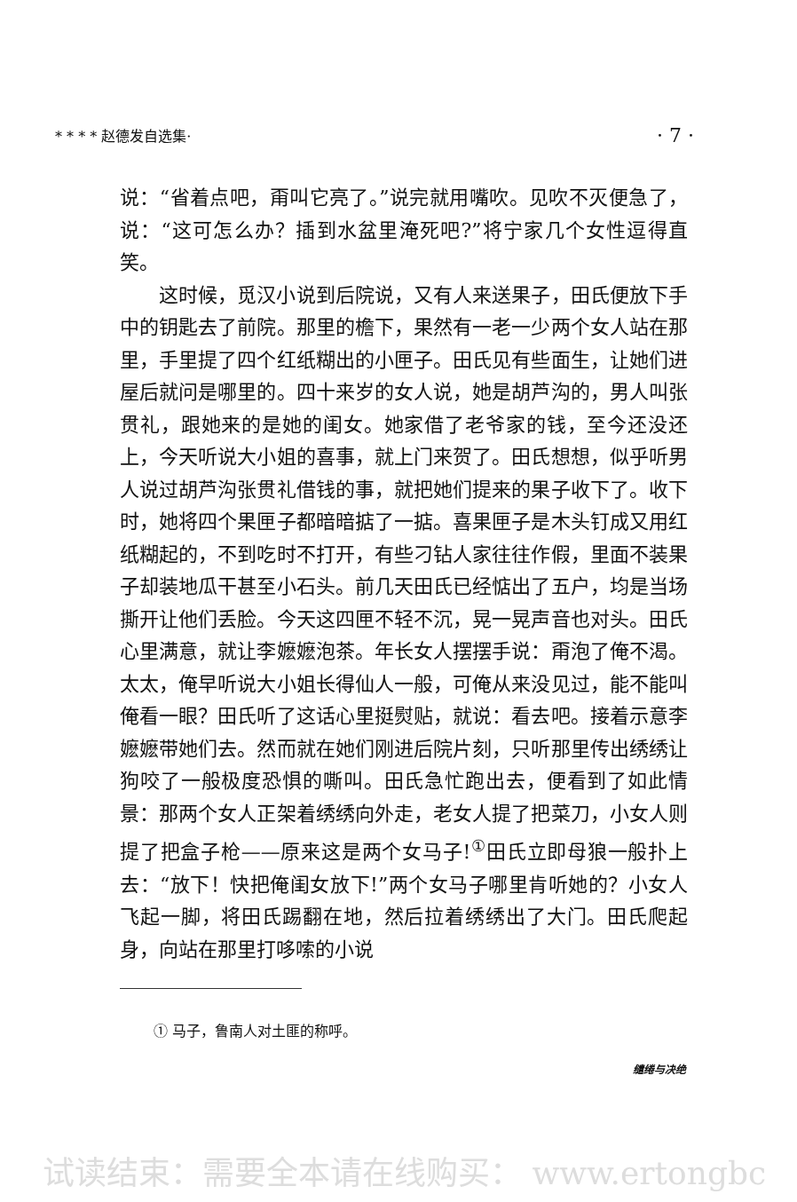* * * * 赵德发自选集· · 7 ·
说：“省着点吧，甭叫它亮了。”说完就用嘴吹。见吹不灭便急了，说：“这可怎么办？插到水盆里淹死吧?”将宁家几个女性逗得直笑。
这时候，觅汉小说到后院说，又有人来送果子，田氏便放下手中的钥匙去了前院。那里的檐下，果然有一老一少两个女人站在那里，手里提了四个红纸糊出的小匣子。田氏见有些面生，让她们进屋后就问是哪里的。四十来岁的女人说，她是胡芦沟的，男人叫张贯礼，跟她来的是她的闺女。她家借了老爷家的钱，至今还没还上，今天听说大小姐的喜事，就上门来贺了。田氏想想，似乎听男人说过胡芦沟张贯礼借钱的事，就把她们提来的果子收下了。收下时，她将四个果匣子都暗暗掂了一掂。喜果匣子是木头钉成又用红纸糊起的，不到吃时不打开，有些刁钻人家往往作假，里面不装果子却装地瓜干甚至小石头。前几天田氏已经惦出了五户，均是当场撕开让他们丢脸。今天这四匣不轻不沉，晃一晃声音也对头。田氏心里满意，就让李嬷嬷泡茶。年长女人摆摆手说：甭泡了俺不渴。太太，俺早听说大小姐长得仙人一般，可俺从来没见过，能不能叫俺看一眼？田氏听了这话心里挺熨贴，就说：看去吧。接着示意李嬷嬷带她们去。然而就在她们刚进后院片刻，只听那里传出绣绣让狗咬了一般极度恐惧的嘶叫。田氏急忙跑出去，便看到了如此情景：那两个女人正架着绣绣向外走，老女人提了把菜刀，小女人则提了把盒子枪——原来这是两个女马子!<sup>①</sup>田氏立即母狼一般扑上去：“放下！快把俺闺女放下!”两个女马子哪里肯听她的？小女人飞起一脚，将田氏踢翻在地，然后拉着绣绣出了大门。田氏爬起身，向站在那里打哆嗦的小说
① 马子，鲁南人对土匪的称呼。
缱绻与决绝
试读结束：需要全本请在线购买： www.ertongbc